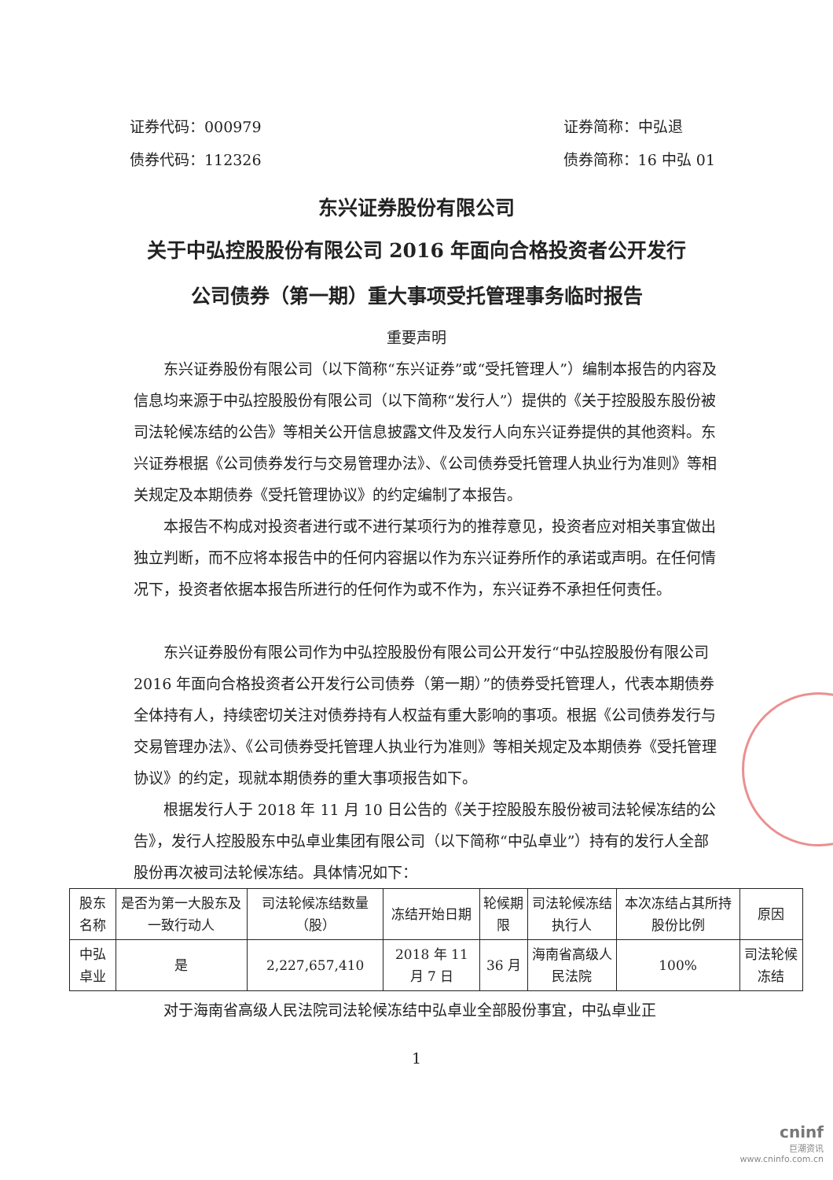证券代码：000979
债券代码：112326
证券简称：中弘退
债券简称：16 中弘 01
东兴证券股份有限公司
关于中弘控股股份有限公司 2016 年面向合格投资者公开发行
公司债券（第一期）重大事项受托管理事务临时报告
重要声明
东兴证券股份有限公司（以下简称“东兴证券”或“受托管理人”）编制本报告的内容及信息均来源于中弘控股股份有限公司（以下简称“发行人”）提供的《关于控股股东股份被司法轮候冻结的公告》等相关公开信息披露文件及发行人向东兴证券提供的其他资料。东兴证券根据《公司债券发行与交易管理办法》、《公司债券受托管理人执业行为准则》等相关规定及本期债券《受托管理协议》的约定编制了本报告。
本报告不构成对投资者进行或不进行某项行为的推荐意见，投资者应对相关事宜做出独立判断，而不应将本报告中的任何内容据以作为东兴证券所作的承诺或声明。在任何情况下，投资者依据本报告所进行的任何作为或不作为，东兴证券不承担任何责任。
东兴证券股份有限公司作为中弘控股股份有限公司公开发行“中弘控股股份有限公司 2016 年面向合格投资者公开发行公司债券（第一期）”的债券受托管理人，代表本期债券全体持有人，持续密切关注对债券持有人权益有重大影响的事项。根据《公司债券发行与交易管理办法》、《公司债券受托管理人执业行为准则》等相关规定及本期债券《受托管理协议》的约定，现就本期债券的重大事项报告如下。
根据发行人于 2018 年 11 月 10 日公告的《关于控股股东股份被司法轮候冻结的公告》，发行人控股股东中弘卓业集团有限公司（以下简称“中弘卓业”）持有的发行人全部股份再次被司法轮候冻结。具体情况如下：
| 股东名称 | 是否为第一大股东及一致行动人 | 司法轮候冻结数量（股） | 冻结开始日期 | 轮候期限 | 司法轮候冻结执行人 | 本次冻结占其所持股份比例 | 原因 |
| --- | --- | --- | --- | --- | --- | --- | --- |
| 中弘卓业 | 是 | 2,227,657,410 | 2018 年 11 月 7 日 | 36 月 | 海南省高级人民法院 | 100% | 司法轮候冻结 |
对于海南省高级人民法院司法轮候冻结中弘卓业全部股份事宜，中弘卓业正
1
cninf
巨潮资讯
www.cninfo.com.cn